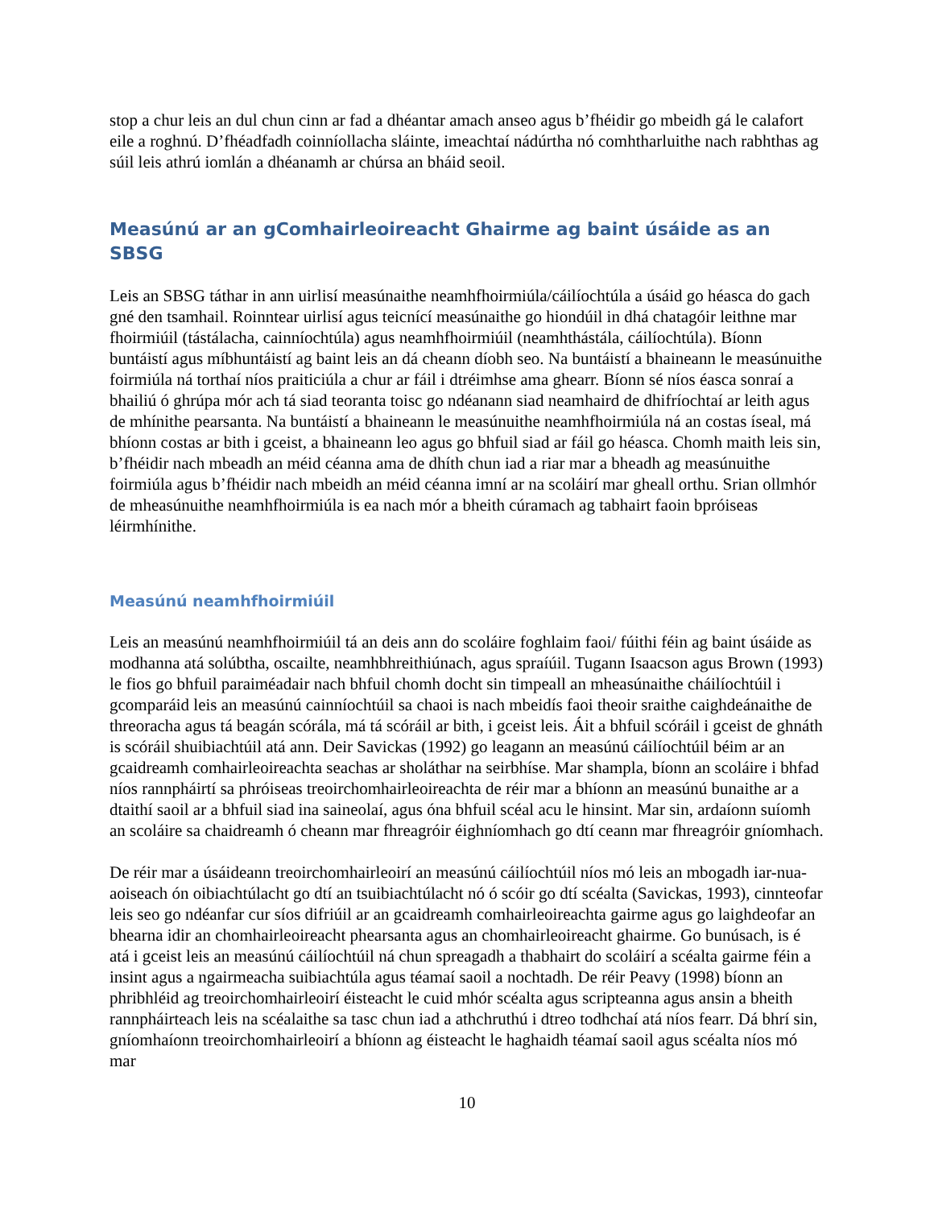stop a chur leis an dul chun cinn ar fad a dhéantar amach anseo agus b’fhéidir go mbeidh gá le calafort eile a roghnú. D’fhéadfadh coinníollacha sláinte, imeachtaí nádúrtha nó comhtharluithe nach rabhthas ag súil leis athrú iomlán a dhéanamh ar chúrsa an bháid seoil.
Measúnú ar an gComhairleoireacht Ghairme ag baint úsáide as an SBSG
Leis an SBSG táthar in ann uirlisí measúnaithe neamhfhoirmiúla/cáilíochtúla a úsáid go héasca do gach gné den tsamhail. Roinntear uirlisí agus teicnící measúnaithe go hiondúil in dhá chatagóir leithne mar fhoirmiúil (tástálacha, cainníochtúla) agus neamhfhoirmiúil (neamhthástála, cáilíochtúla). Bíonn buntáistí agus míbhuntáistí ag baint leis an dá cheann díobh seo. Na buntáistí a bhaineann le measúnuithe foirmiúla ná torthaí níos praiticiúla a chur ar fáil i dtréimhse ama ghearr. Bíonn sé níos éasca sonraí a bhailiú ó ghrúpa mór ach tá siad teoranta toisc go ndéanann siad neamhaird de dhifríochtaí ar leith agus de mhínithe pearsanta. Na buntáistí a bhaineann le measúnuithe neamhfhoirmiúla ná an costas íseal, má bhíonn costas ar bith i gceist, a bhaineann leo agus go bhfuil siad ar fáil go héasca. Chomh maith leis sin, b’fhéidir nach mbeadh an méid céanna ama de dhíth chun iad a riar mar a bheadh ag measúnuithe foirmiúla agus b’fhéidir nach mbeidh an méid céanna imní ar na scoláirí mar gheall orthu. Srian ollmhór de mheasúnuithe neamhfhoirmiúla is ea nach mór a bheith cúramach ag tabhairt faoin bpróiseas léirmhínithe.
Measúnú neamhfhoirmiúil
Leis an measúnú neamhfhoirmiúil tá an deis ann do scoláire foghlaim faoi/ fúithi féin ag baint úsáide as modhanna atá solúbtha, oscailte, neamhbhreithiúnach, agus spraíúil. Tugann Isaacson agus Brown (1993) le fios go bhfuil paraiméadair nach bhfuil chomh docht sin timpeall an mheasúnaithe cháilíochtúil i gcomparáid leis an measúnú cainníochtúil sa chaoi is nach mbeidís faoi theoir sraithe caighdeánaithe de threoracha agus tá beagán scórála, má tá scóráil ar bith, i gceist leis. Áit a bhfuil scóráil i gceist de ghnáth is scóráil shuibiachtúil atá ann. Deir Savickas (1992) go leagann an measúnú cáilíochtúil béim ar an gcaidreamh comhairleoireachta seachas ar sholáthar na seirbhíse. Mar shampla, bíonn an scoláire i bhfad níos rannpháirtí sa phróiseas treoirchomhairleoireachta de réir mar a bhíonn an measúnú bunaithe ar a dtaithí saoil ar a bhfuil siad ina saineolaí, agus óna bhfuil scéal acu le hinsint. Mar sin, ardaíonn suíomh an scoláire sa chaidreamh ó cheann mar fhreagróir éighníomhach go dtí ceann mar fhreagróir gníomhach.
De réir mar a úsáideann treoirchomhairleoirí an measúnú cáilíochtúil níos mó leis an mbogadh iar-nua-aoiseach ón oibiachtúlacht go dtí an tsuibiachtúlacht nó ó scóir go dtí scéalta (Savickas, 1993), cinnteofar leis seo go ndéanfar cur síos difriúil ar an gcaidreamh comhairleoireachta gairme agus go laighdeofar an bhearna idir an chomhairleoireacht phearsanta agus an chomhairleoireacht ghairme. Go bunúsach, is é atá i gceist leis an measúnú cáilíochtúil ná chun spreagadh a thabhairt do scoláirí a scéalta gairme féin a insint agus a ngairmeacha suibiachtúla agus téamaí saoil a nochtadh. De réir Peavy (1998) bíonn an phribhléid ag treoirchomhairleoirí éisteacht le cuid mhór scéalta agus scripteanna agus ansin a bheith rannpháirteach leis na scéalaithe sa tasc chun iad a athchruthú i dtreo todhchaí atá níos fearr. Dá bhrí sin, gníomhaíonn treoirchomhairleoirí a bhíonn ag éisteacht le haghaidh téamaí saoil agus scéalta níos mó mar
10